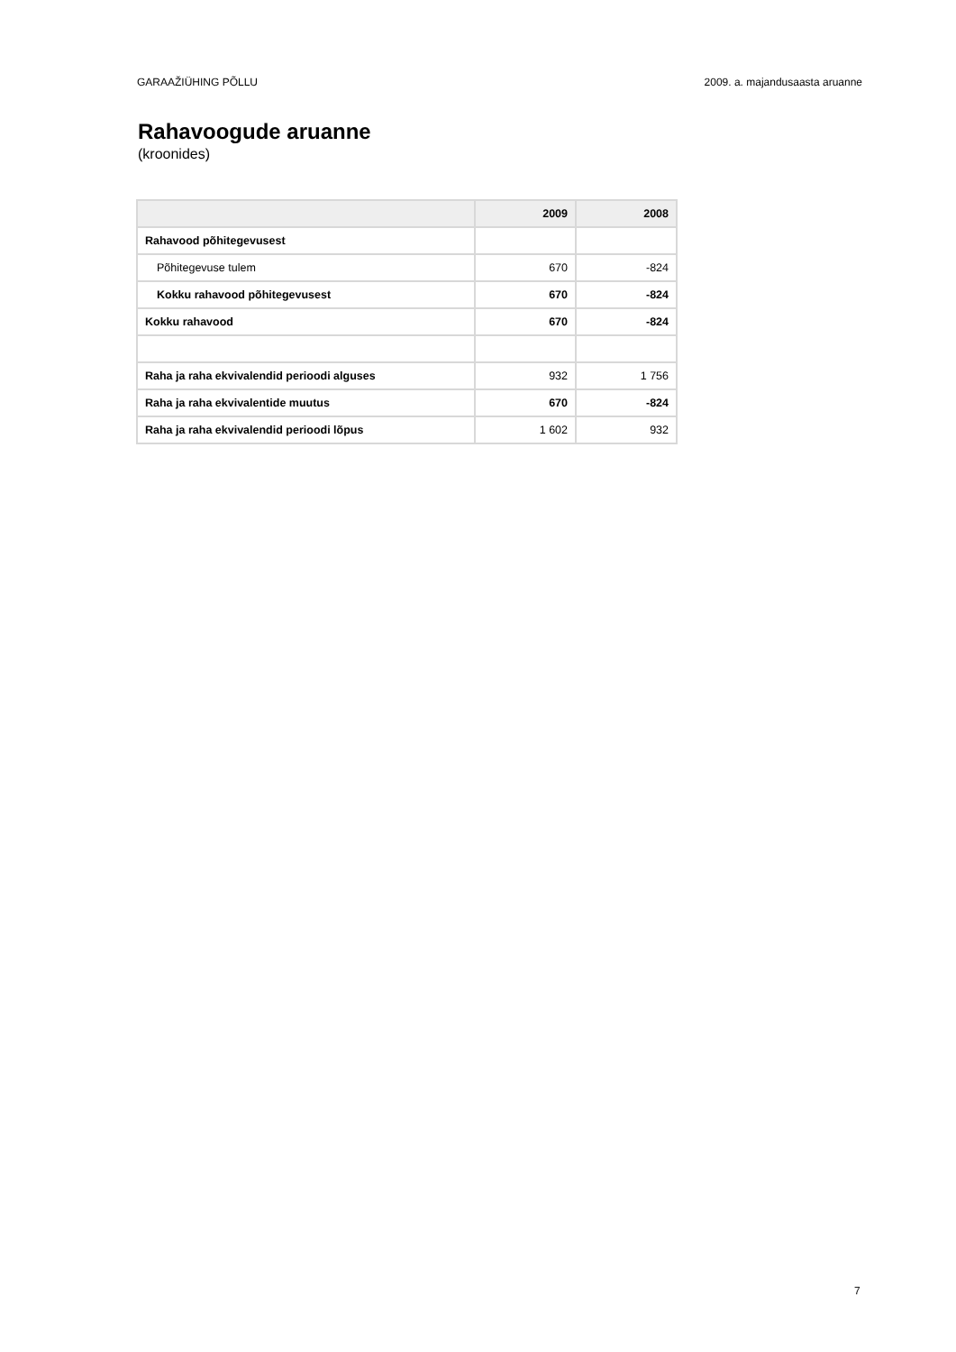GARAAŽIÜHING PÕLLU 2009. a. majandusaasta aruanne
Rahavoogude aruanne
(kroonides)
| | 2009 | 2008 |
| --- | --- | --- |
| Rahavood põhitegevusest | | |
| Põhitegevuse tulem | 670 | -824 |
| Kokku rahavood põhitegevusest | 670 | -824 |
| Kokku rahavood | 670 | -824 |
| Raha ja raha ekvivalendid perioodi alguses | 932 | 1 756 |
| Raha ja raha ekvivalentide muutus | 670 | -824 |
| Raha ja raha ekvivalendid perioodi lõpus | 1 602 | 932 |
7